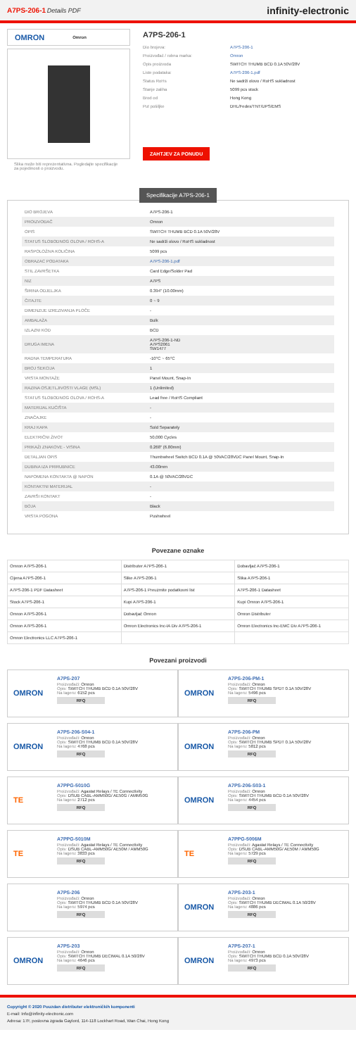A7PS-206-1 Details PDF
infinity-electronic
OMRON Omron
Slika može biti reprezentativna. Pogledajte specifikacije za pojedinosti o proizvodu.
A7PS-206-1
Dio brojeva: A7PS-206-1
Proizvođač / robna marka: Omron
Opis proizvoda SWITCH THUMB BCD 0.1A 50V/28V
Liste podataka: A7PS-206-1.pdf
Status RoHs Ne sadrži olovo / RoHS sukladnost
Stanje zaliha 5099 pcs stock
Brod od Hong Kong
Put pošiljke DHL/Fedex/TNT/UPS/EMS
ZAHTJEV ZA PONUDU
Specifikacije A7PS-206-1
| DIO BROJEVA | A7PS-206-1 |
| PROIZVOĐAČ | Omron |
| OPIS | SWITCH THUMB BCD 0.1A 50V/28V |
| STATUS SLOBODNOG OLOVA / ROHS-A | Ne sadrži olovo / RoHS sukladnost |
| RASPOLOŽIVA KOLIČINA | 5099 pcs |
| OBRAZAC PODATAKA | A7PS-206-1.pdf |
| STIL ZAVRŠETKA | Card Edge/Solder Pad |
| NIZ | A7PS |
| ŠIRINA ODJELJKA | 0.394" (10.00mm) |
| ČITAJTE | 0 ~ 9 |
| DIMENZIJE IZREZIVANJA PLOČE | - |
| AMBALAŽA | Bulk |
| IZLAZNI KOD | BCD |
| DRUGA IMENA | A7PS-206-1-ND A7PS2061 SW1477 |
| RADNA TEMPERATURA | -10°C ~ 65°C |
| BROJ SEKCIJA | 1 |
| VRSTA MONTAŽE | Panel Mount, Snap-In |
| RAZINA OSJETLJIVOSTI VLAGE (MSL) | 1 (Unlimited) |
| STATUS SLOBODNOG OLOVA / ROHS-A | Lead free / RoHS Compliant |
| MATERIJAL KUĆIŠTA | - |
| ZNAČAJKE | - |
| KRAJ KAPA | Sold Separately |
| ELEKTRIČNI ŽIVOT | 50,000 Cycles |
| PRIKAŽI ZNAKOVE - VISINA | 0.268" (6.80mm) |
| DETALJAN OPIS | Thumbwheel Switch BCD 0.1A @ 50VAC/28VDC Panel Mount, Snap-In |
| DUBINA IZA PRIRUBNICE | 43.00mm |
| NAPOMENA KONTAKTA @ NAPON | 0.1A @ 50VAC/28VDC |
| KONTAKTNI MATERIJAL | - |
| ZAVRŠI KONTAKT | - |
| BOJA | Black |
| VRSTA POGONA | Pushwheel |
Povezane oznake
| Omron A7PS-206-1 | Distributer A7PS-206-1 | Dobavljač A7PS-206-1 |
| Cijena A7PS-206-1 | Slike A7PS-206-1 | Slika A7PS-206-1 |
| A7PS-206-1 PDF Datasheet | A7PS-206-1 Preuzmite podatkovni list | A7PS-206-1 Datasheet |
| Stock A7PS-206-1 | Kupi A7PS-206-1 | Kupi Omron A7PS-206-1 |
| Omron A7PS-206-1 | Dobavljač Omron | Omron Distributer |
| Omron A7PS-206-1 | Omron Electronics Inc-IA Div A7PS-206-1 | Omron Electronics Inc-EMC Div A7PS-206-1 |
| Omron Electronics LLC A7PS-206-1 | | |
Povezani proizvodi
OMRON
A7PS-207
Proizvođači: Omron
Opis: SWITCH THUMB BCD 0.1A 50V/28V
Na lageru: 6152 pcs
RFQ
OMRON
A7PS-206-PM-1
Proizvođači: Omron
Opis: SWITCH THUMB SPDT 0.1A 50V/28V
Na lageru: 5496 pcs
RFQ
OMRON
A7PS-206-S04-1
Proizvođači: Omron
Opis: SWITCH THUMB BCD 0.1A 50V/28V
Na lageru: 4768 pcs
RFQ
OMRON
A7PS-206-PM
Proizvođači: Omron
Opis: SWITCH THUMB SPDT 0.1A 50V/28V
Na lageru: 5812 pcs
RFQ
TE
A7PPG-5010G
Proizvođači: Agastat Relays / TE Connectivity
Opis: DSUB CABL-AMM50G/ AE50G / AMM50G
Na lageru: 2712 pcs
RFQ
OMRON
A7PS-206-S03-1
Proizvođači: Omron
Opis: SWITCH THUMB BCD 0.1A 50V/28V
Na lageru: 4454 pcs
RFQ
TE
A7PPG-5010M
Proizvođači: Agastat Relays / TE Connectivity
Opis: DSUB CABL-AMM50G/ AE50M / AMM50G
Na lageru: 3833 pcs
RFQ
TE
A7PPG-5006M
Proizvođači: Agastat Relays / TE Connectivity
Opis: DSUB CABL-AMM50G/ AE50M / AMM50G
Na lageru: 5729 pcs
RFQ
A7PS-206
Proizvođači: Omron
Opis: SWITCH THUMB BCD 0.1A 50V/28V
Na lageru: 5974 pcs
RFQ
OMRON
A7PS-203-1
Proizvođači: Omron
Opis: SWITCH THUMB DECIMAL 0.1A 50/28V
Na lageru: 4886 pcs
RFQ
OMRON
A7PS-203
Proizvođači: Omron
Opis: SWITCH THUMB DECIMAL 0.1A 50/28V
Na lageru: 4646 pcs
RFQ
OMRON
A7PS-207-1
Proizvođači: Omron
Opis: SWITCH THUMB BCD 0.1A 50V/28V
Na lageru: 4973 pcs
RFQ
Copyright © 2020 Pouzdan distributer elektroničkih komponenti
E-mail: Info@infinity-electronic.com
Adresa: 17F, poslovna zgrada Gaylord, 114-118 Lockhart Road, Wan Chai, Hong Kong